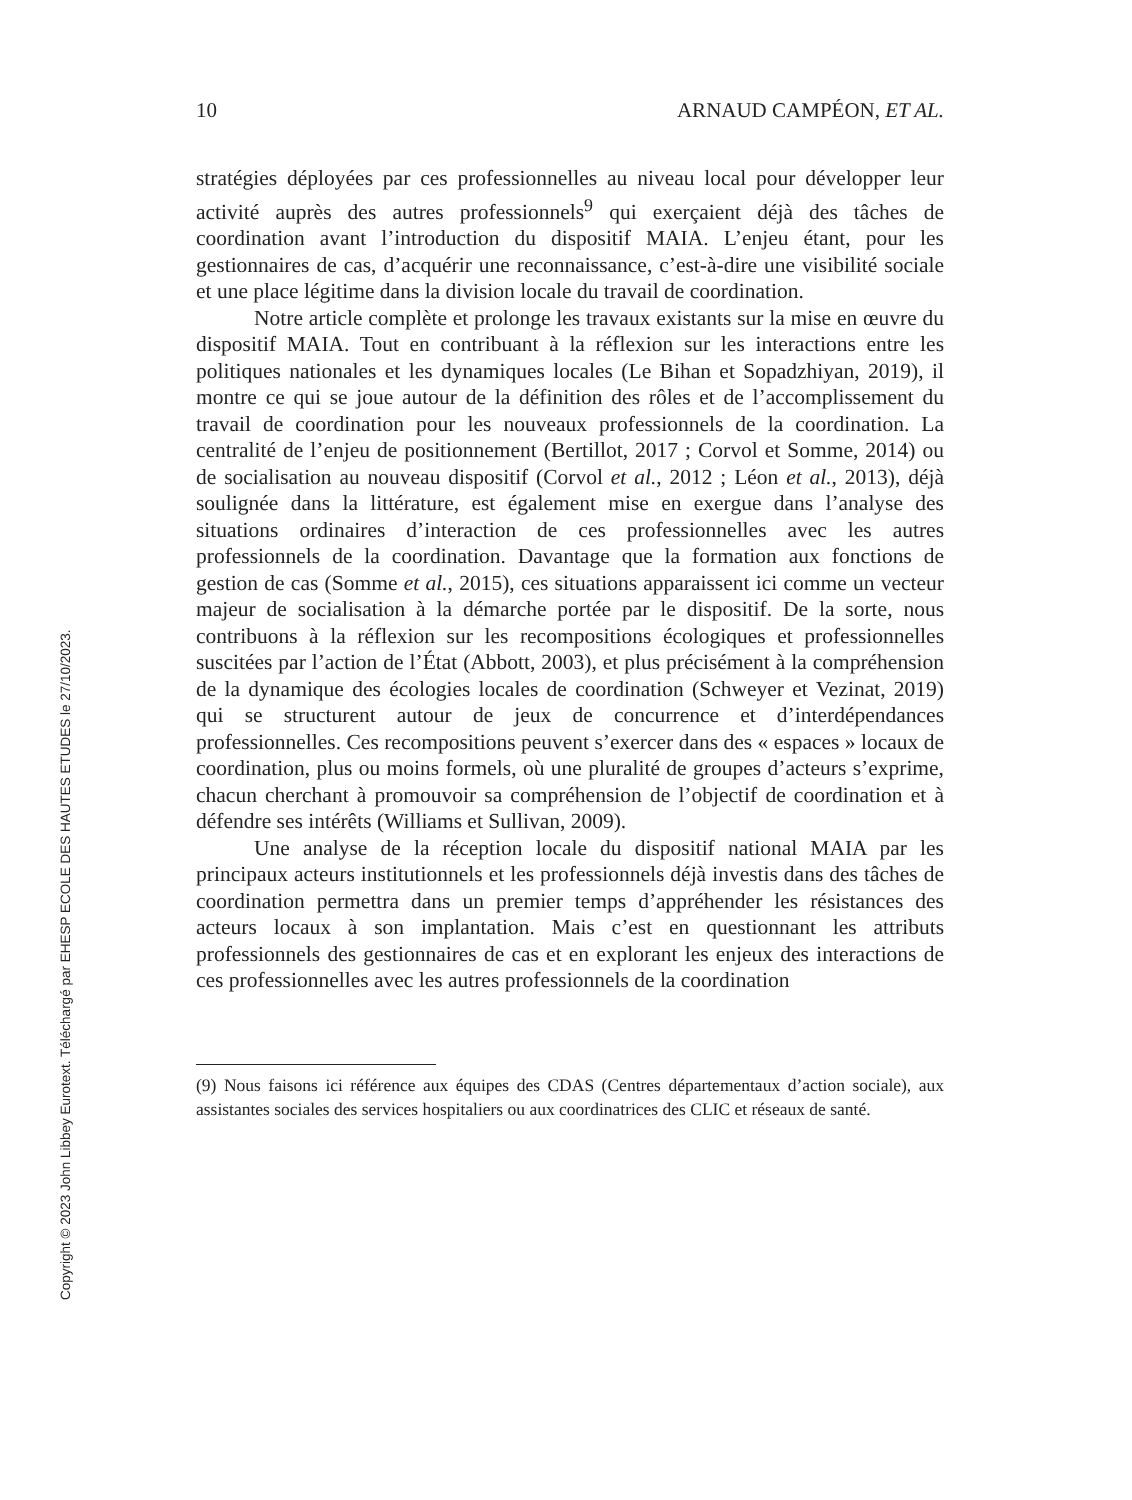Copyright © 2023 John Libbey Eurotext. Téléchargé par EHESP ECOLE DES HAUTES ETUDES le 27/10/2023.
10 ARNAUD CAMPÉON, ET AL.
stratégies déployées par ces professionnelles au niveau local pour développer leur activité auprès des autres professionnels<sup>9</sup> qui exerçaient déjà des tâches de coordination avant l’introduction du dispositif MAIA. L’enjeu étant, pour les gestionnaires de cas, d’acquérir une reconnaissance, c’est-à-dire une visibilité sociale et une place légitime dans la division locale du travail de coordination.
Notre article complète et prolonge les travaux existants sur la mise en œuvre du dispositif MAIA. Tout en contribuant à la réflexion sur les interactions entre les politiques nationales et les dynamiques locales (Le Bihan et Sopadzhiyan, 2019), il montre ce qui se joue autour de la définition des rôles et de l’accomplissement du travail de coordination pour les nouveaux professionnels de la coordination. La centralité de l’enjeu de positionnement (Bertillot, 2017 ; Corvol et Somme, 2014) ou de socialisation au nouveau dispositif (Corvol et al., 2012 ; Léon et al., 2013), déjà soulignée dans la littérature, est également mise en exergue dans l’analyse des situations ordinaires d’interaction de ces professionnelles avec les autres professionnels de la coordination. Davantage que la formation aux fonctions de gestion de cas (Somme et al., 2015), ces situations apparaissent ici comme un vecteur majeur de socialisation à la démarche portée par le dispositif. De la sorte, nous contribuons à la réflexion sur les recompositions écologiques et professionnelles suscitées par l’action de l’État (Abbott, 2003), et plus précisément à la compréhension de la dynamique des écologies locales de coordination (Schweyer et Vezinat, 2019) qui se structurent autour de jeux de concurrence et d’interdépendances professionnelles. Ces recompositions peuvent s’exercer dans des « espaces » locaux de coordination, plus ou moins formels, où une pluralité de groupes d’acteurs s’exprime, chacun cherchant à promouvoir sa compréhension de l’objectif de coordination et à défendre ses intérêts (Williams et Sullivan, 2009).
Une analyse de la réception locale du dispositif national MAIA par les principaux acteurs institutionnels et les professionnels déjà investis dans des tâches de coordination permettra dans un premier temps d’appréhender les résistances des acteurs locaux à son implantation. Mais c’est en questionnant les attributs professionnels des gestionnaires de cas et en explorant les enjeux des interactions de ces professionnelles avec les autres professionnels de la coordination
(9) Nous faisons ici référence aux équipes des CDAS (Centres départementaux d’action sociale), aux assistantes sociales des services hospitaliers ou aux coordinatrices des CLIC et réseaux de santé.